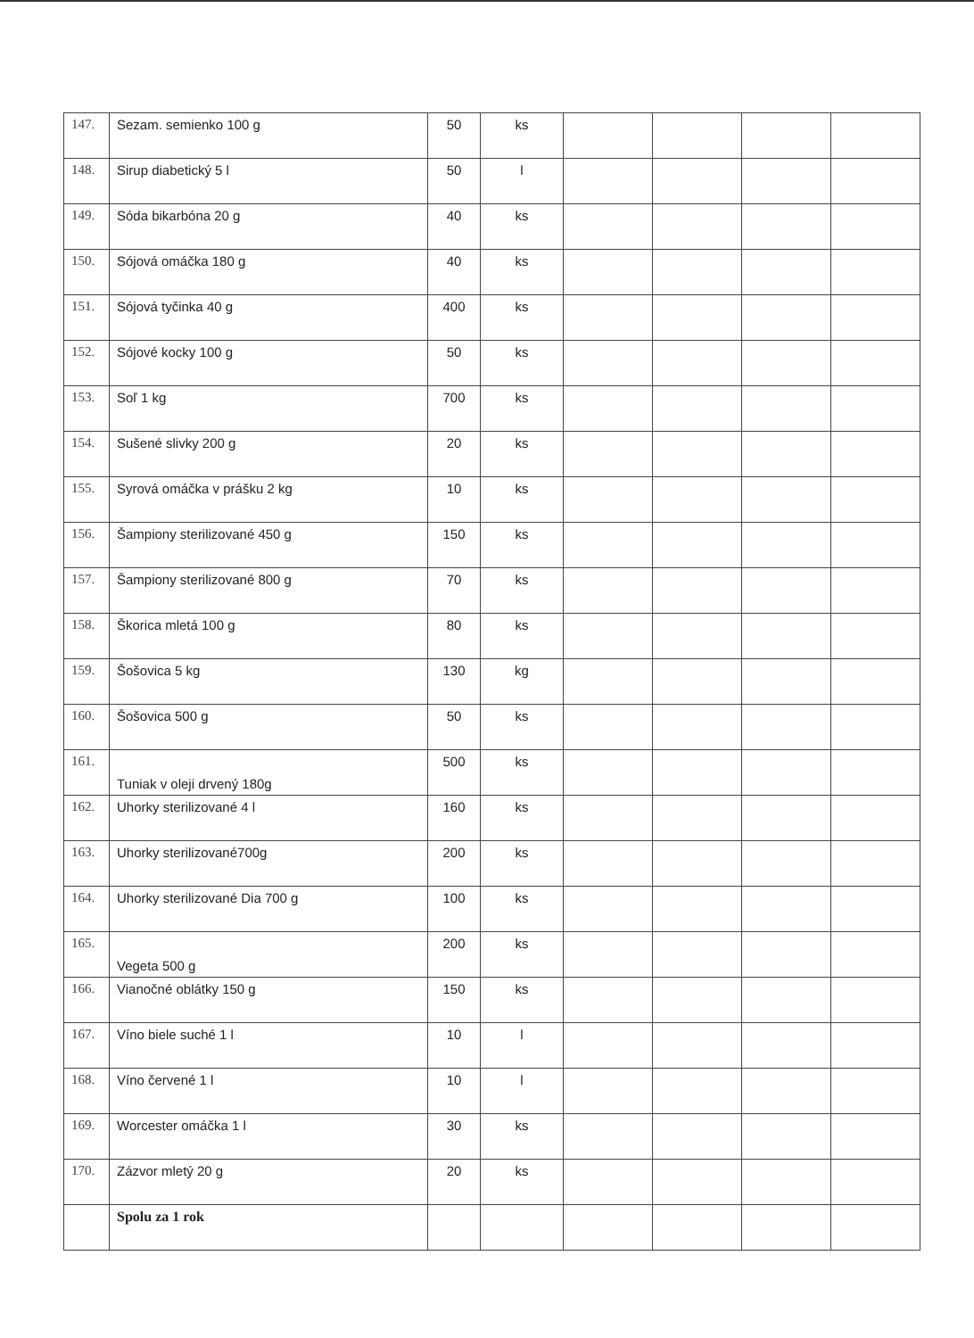| 147. | Sezam. semienko 100 g | 50 | ks | | | | |
| 148. | Sirup diabetický 5 l | 50 | l | | | | |
| 149. | Sóda bikarbóna 20 g | 40 | ks | | | | |
| 150. | Sójová omáčka 180 g | 40 | ks | | | | |
| 151. | Sójová tyčinka 40 g | 400 | ks | | | | |
| 152. | Sójové kocky 100 g | 50 | ks | | | | |
| 153. | Soľ 1 kg | 700 | ks | | | | |
| 154. | Sušené slivky 200 g | 20 | ks | | | | |
| 155. | Syrová omáčka v prášku 2 kg | 10 | ks | | | | |
| 156. | Šampiony sterilizované 450 g | 150 | ks | | | | |
| 157. | Šampiony sterilizované 800 g | 70 | ks | | | | |
| 158. | Škorica mletá 100 g | 80 | ks | | | | |
| 159. | Šošovica 5 kg | 130 | kg | | | | |
| 160. | Šošovica 500 g | 50 | ks | | | | |
| 161. | Tuniak v oleji drvený 180g | 500 | ks | | | | |
| 162. | Uhorky sterilizované 4 l | 160 | ks | | | | |
| 163. | Uhorky sterilizované700g | 200 | ks | | | | |
| 164. | Uhorky sterilizované Dia 700 g | 100 | ks | | | | |
| 165. | Vegeta 500 g | 200 | ks | | | | |
| 166. | Vianočné oblátky 150 g | 150 | ks | | | | |
| 167. | Víno biele suché 1 l | 10 | l | | | | |
| 168. | Víno červené 1 l | 10 | l | | | | |
| 169. | Worcester omáčka 1 l | 30 | ks | | | | |
| 170. | Zázvor mletý 20 g | 20 | ks | | | | |
| | Spolu za 1 rok | | | | | | |